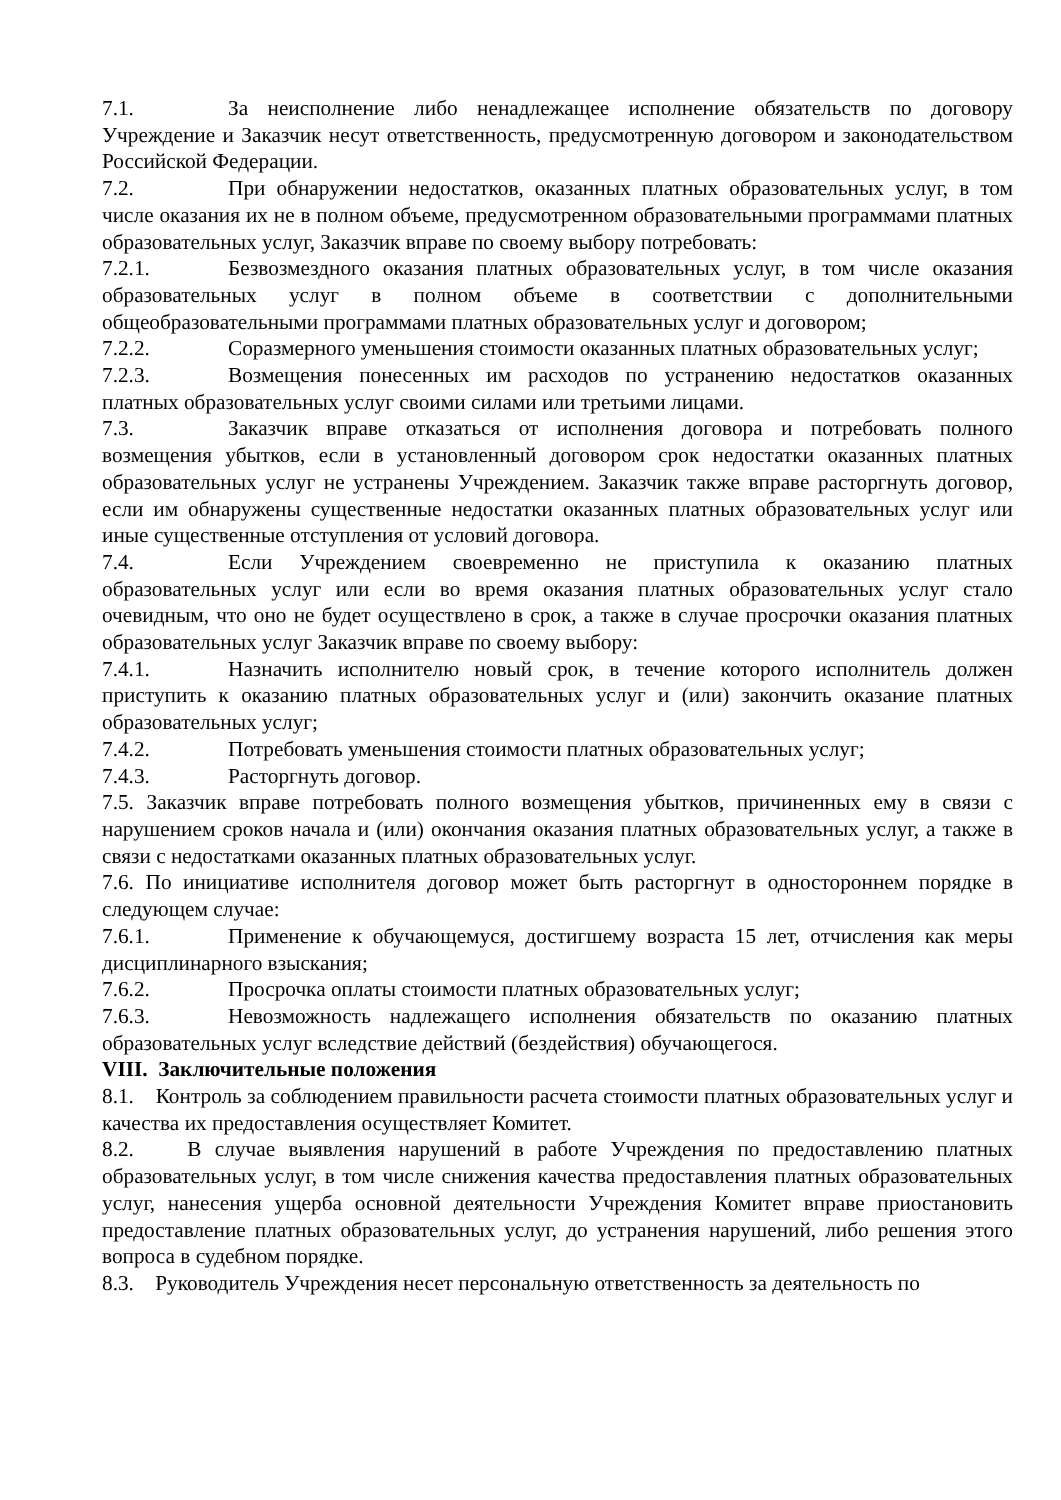7.1. За неисполнение либо ненадлежащее исполнение обязательств по договору Учреждение и Заказчик несут ответственность, предусмотренную договором и законодательством Российской Федерации.
7.2. При обнаружении недостатков, оказанных платных образовательных услуг, в том числе оказания их не в полном объеме, предусмотренном образовательными программами платных образовательных услуг, Заказчик вправе по своему выбору потребовать:
7.2.1. Безвозмездного оказания платных образовательных услуг, в том числе оказания образовательных услуг в полном объеме в соответствии с дополнительными общеобразовательными программами платных образовательных услуг и договором;
7.2.2. Соразмерного уменьшения стоимости оказанных платных образовательных услуг;
7.2.3. Возмещения понесенных им расходов по устранению недостатков оказанных платных образовательных услуг своими силами или третьими лицами.
7.3. Заказчик вправе отказаться от исполнения договора и потребовать полного возмещения убытков, если в установленный договором срок недостатки оказанных платных образовательных услуг не устранены Учреждением. Заказчик также вправе расторгнуть договор, если им обнаружены существенные недостатки оказанных платных образовательных услуг или иные существенные отступления от условий договора.
7.4. Если Учреждением своевременно не приступила к оказанию платных образовательных услуг или если во время оказания платных образовательных услуг стало очевидным, что оно не будет осуществлено в срок, а также в случае просрочки оказания платных образовательных услуг Заказчик вправе по своему выбору:
7.4.1. Назначить исполнителю новый срок, в течение которого исполнитель должен приступить к оказанию платных образовательных услуг и (или) закончить оказание платных образовательных услуг;
7.4.2. Потребовать уменьшения стоимости платных образовательных услуг;
7.4.3. Расторгнуть договор.
7.5. Заказчик вправе потребовать полного возмещения убытков, причиненных ему в связи с нарушением сроков начала и (или) окончания оказания платных образовательных услуг, а также в связи с недостатками оказанных платных образовательных услуг.
7.6. По инициативе исполнителя договор может быть расторгнут в одностороннем порядке в следующем случае:
7.6.1. Применение к обучающемуся, достигшему возраста 15 лет, отчисления как меры дисциплинарного взыскания;
7.6.2. Просрочка оплаты стоимости платных образовательных услуг;
7.6.3. Невозможность надлежащего исполнения обязательств по оказанию платных образовательных услуг вследствие действий (бездействия) обучающегося.
VIII. Заключительные положения
8.1. Контроль за соблюдением правильности расчета стоимости платных образовательных услуг и качества их предоставления осуществляет Комитет.
8.2. В случае выявления нарушений в работе Учреждения по предоставлению платных образовательных услуг, в том числе снижения качества предоставления платных образовательных услуг, нанесения ущерба основной деятельности Учреждения Комитет вправе приостановить предоставление платных образовательных услуг, до устранения нарушений, либо решения этого вопроса в судебном порядке.
8.3. Руководитель Учреждения несет персональную ответственность за деятельность по